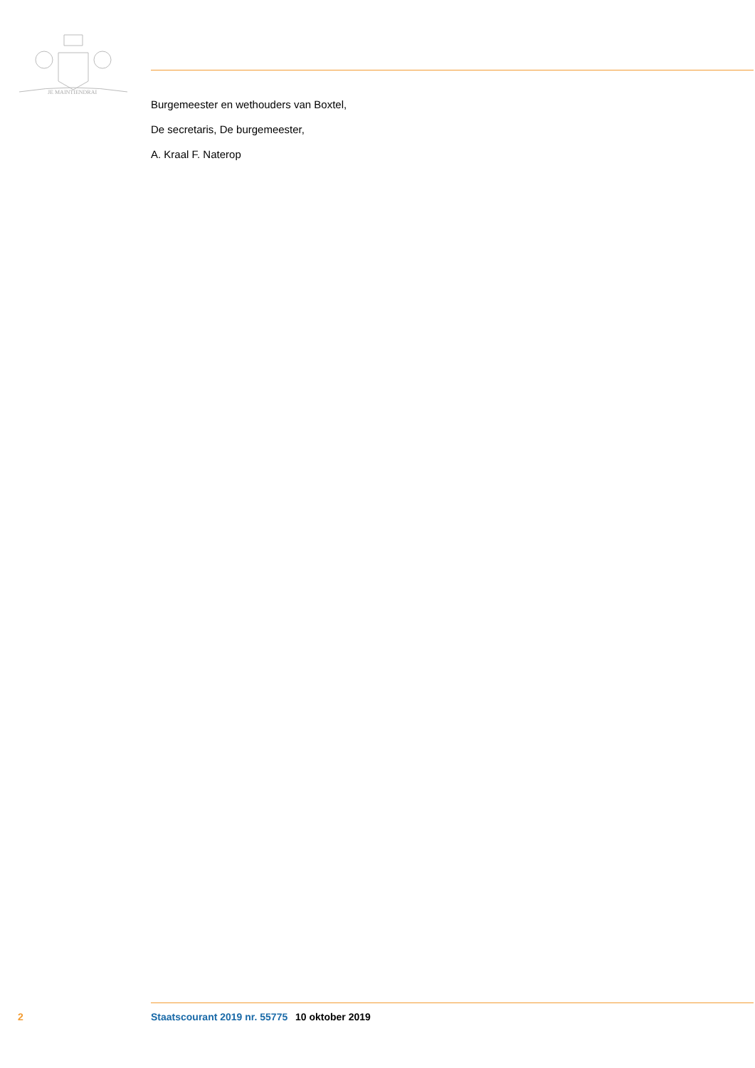JE MAINTIENDRAI
Burgemeester en wethouders van Boxtel,
De secretaris, De burgemeester,
A. Kraal F. Naterop
2 Staatscourant 2019 nr. 55775 10 oktober 2019